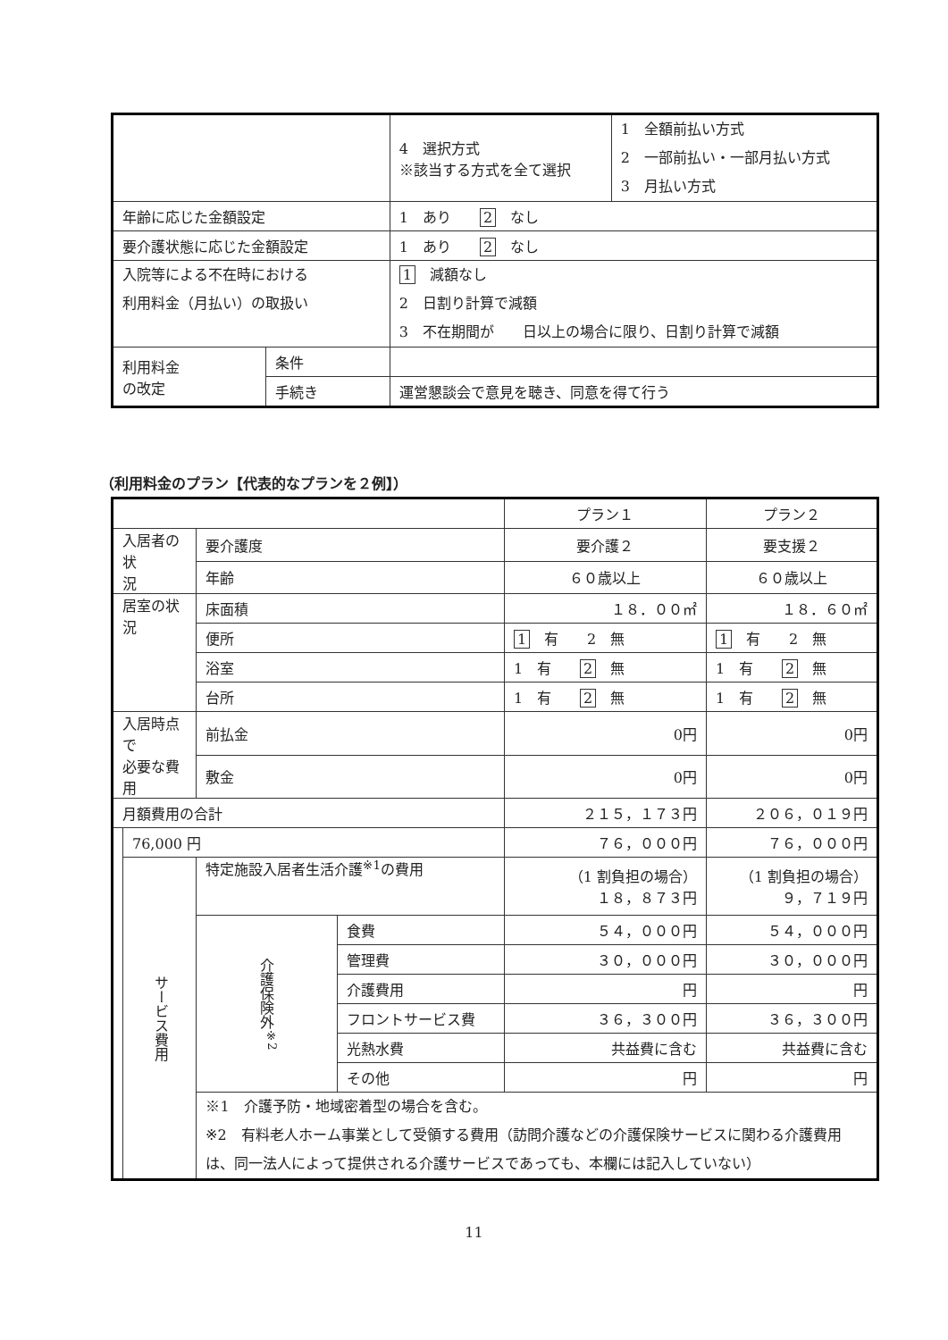| | | 4 選択方式 ※該当する方式を全て選択 | 1 全額前払い方式 2 一部前払い・一部月払い方式 3 月払い方式 |
| 年齢に応じた金額設定 | | 1 あり 2 なし | |
| 要介護状態に応じた金額設定 | | 1 あり 2 なし | |
| 入院等による不在時における 利用料金（月払い）の取扱い | | 1 減額なし 2 日割り計算で減額 3 不在期間が 日以上の場合に限り、日割り計算で減額 | |
| 利用料金 の改定 | 条件 | | |
| | 手続き | 運営懇談会で意見を聴き、同意を得て行う | |
（利用料金のプラン【代表的なプランを２例】）
| | | | | プラン１ | プラン２ |
| 入居者の状 況 | | 要介護度 | | 要介護２ | 要支援２ |
| | | 年齢 | | ６０歳以上 | ６０歳以上 |
| 居室の状況 | | 床面積 | | １８．００㎡ | １８．６０㎡ |
| | | 便所 | | 1 有 2 無 | 1 有 2 無 |
| | | 浴室 | | 1 有 2 無 | 1 有 2 無 |
| | | 台所 | | 1 有 2 無 | 1 有 2 無 |
| 入居時点で 必要な費用 | | 前払金 | | 0円 | 0円 |
| | | 敷金 | | 0円 | 0円 |
| 月額費用の合計 | | | | ２１５，１７３円 | ２０６，０１９円 |
| | 76,000 円 | | | ７６，０００円 | ７６，０００円 |
| | サービス費用 | 特定施設入居者生活介護<sup>※1</sup>の費用 | | （1 割負担の場合） １８，８７３円 | （1 割負担の場合） ９，７１９円 |
| | | 介護保険外<sup>※2</sup> | 食費 | ５４，０００円 | ５４，０００円 |
| | | | 管理費 | ３０，０００円 | ３０，０００円 |
| | | | 介護費用 | 円 | 円 |
| | | | フロントサービス費 | ３６，３００円 | ３６，３００円 |
| | | | 光熱水費 | 共益費に含む | 共益費に含む |
| | | | その他 | 円 | 円 |
| | | ※1 介護予防・地域密着型の場合を含む。 ※2 有料老人ホーム事業として受領する費用（訪問介護などの介護保険サービスに関わる介護費用は、同一法人によって提供される介護サービスであっても、本欄には記入していない） | | | |
11